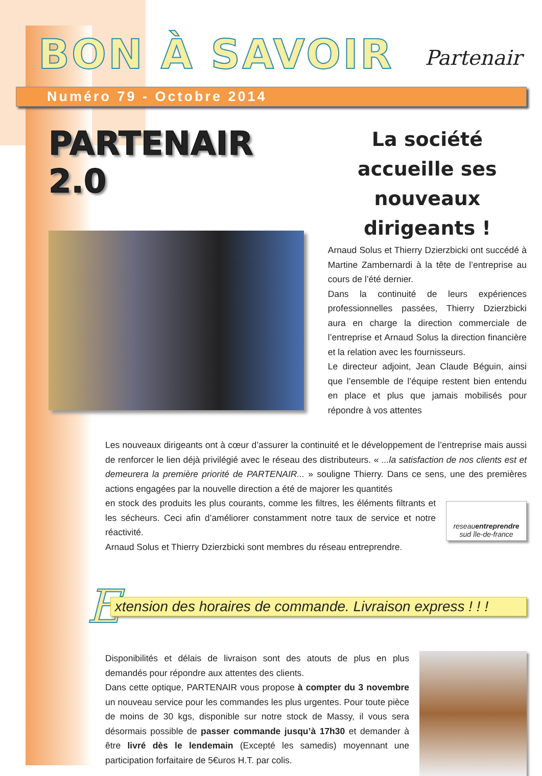BON À SAVOIR Partenair
Numéro 79 - Octobre 2014
PARTENAIR 2.0
La société accueille ses nouveaux dirigeants !
Arnaud Solus et Thierry Dzierzbicki ont succédé à Martine Zambernardi à la tête de l’entreprise au cours de l’été dernier.
Dans la continuité de leurs expériences professionnelles passées, Thierry Dzierzbicki aura en charge la direction commerciale de l’entreprise et Arnaud Solus la direction financière et la relation avec les fournisseurs.
Le directeur adjoint, Jean Claude Béguin, ainsi que l’ensemble de l’équipe restent bien entendu en place et plus que jamais mobilisés pour répondre à vos attentes
Les nouveaux dirigeants ont à cœur d’assurer la continuité et le développement de l’entreprise mais aussi de renforcer le lien déjà privilégié avec le réseau des distributeurs. « ...la satisfaction de nos clients est et demeurera la première priorité de PARTENAIR... » souligne Thierry. Dans ce sens, une des premières actions engagées par la nouvelle direction a été de majorer les quantités
reseauentreprendre
sud île-de-france
en stock des produits les plus courants, comme les filtres, les éléments filtrants et les sécheurs. Ceci afin d’améliorer constamment notre taux de service et notre réactivité.
Arnaud Solus et Thierry Dzierzbicki sont membres du réseau entreprendre.
E
xtension des horaires de commande. Livraison express ! ! !
Disponibilités et délais de livraison sont des atouts de plus en plus demandés pour répondre aux attentes des clients.
Dans cette optique, PARTENAIR vous propose à compter du 3 novembre un nouveau service pour les commandes les plus urgentes. Pour toute pièce de moins de 30 kgs, disponible sur notre stock de Massy, il vous sera désormais possible de passer commande jusqu’à 17h30 et demander à être livré dès le lendemain (Excepté les samedis) moyennant une participation forfaitaire de 5€uros H.T. par colis.